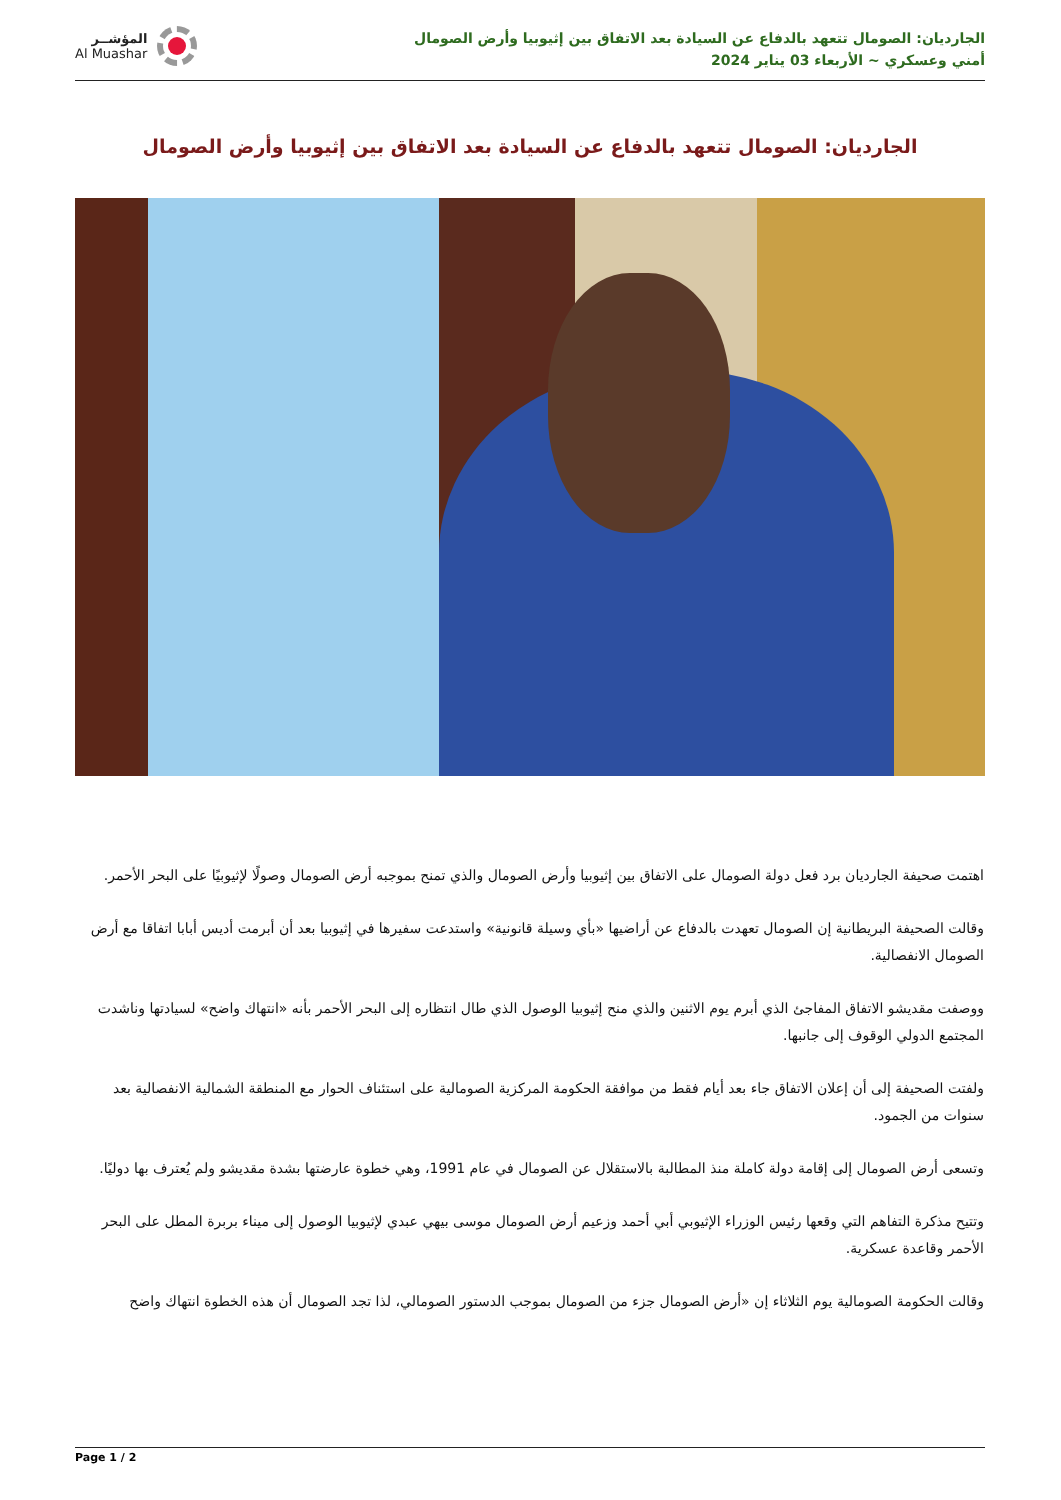الجارديان: الصومال تتعهد بالدفاع عن السيادة بعد الاتفاق بين إثيوبيا وأرض الصومال
أمني وعسكري ~ الأربعاء 03 يناير 2024
المؤشــر
Al Muashar
الجارديان: الصومال تتعهد بالدفاع عن السيادة بعد الاتفاق بين إثيوبيا وأرض الصومال
اهتمت صحيفة الجارديان برد فعل دولة الصومال على الاتفاق بين إثيوبيا وأرض الصومال والذي تمنح بموجبه أرض الصومال وصولًا لإثيوبيًا على البحر الأحمر.
وقالت الصحيفة البريطانية إن الصومال تعهدت بالدفاع عن أراضيها «بأي وسيلة قانونية» واستدعت سفيرها في إثيوبيا بعد أن أبرمت أديس أبابا اتفاقا مع أرض الصومال الانفصالية.
ووصفت مقديشو الاتفاق المفاجئ الذي أبرم يوم الاثنين والذي منح إثيوبيا الوصول الذي طال انتظاره إلى البحر الأحمر بأنه «انتهاك واضح» لسيادتها وناشدت المجتمع الدولي الوقوف إلى جانبها.
ولفتت الصحيفة إلى أن إعلان الاتفاق جاء بعد أيام فقط من موافقة الحكومة المركزية الصومالية على استئناف الحوار مع المنطقة الشمالية الانفصالية بعد سنوات من الجمود.
وتسعى أرض الصومال إلى إقامة دولة كاملة منذ المطالبة بالاستقلال عن الصومال في عام 1991، وهي خطوة عارضتها بشدة مقديشو ولم يُعترف بها دوليًا.
وتتيح مذكرة التفاهم التي وقعها رئيس الوزراء الإثيوبي أبي أحمد وزعيم أرض الصومال موسى بيهي عبدي لإثيوبيا الوصول إلى ميناء بربرة المطل على البحر الأحمر وقاعدة عسكرية.
وقالت الحكومة الصومالية يوم الثلاثاء إن «أرض الصومال جزء من الصومال بموجب الدستور الصومالي، لذا تجد الصومال أن هذه الخطوة انتهاك واضح
Page 1 / 2